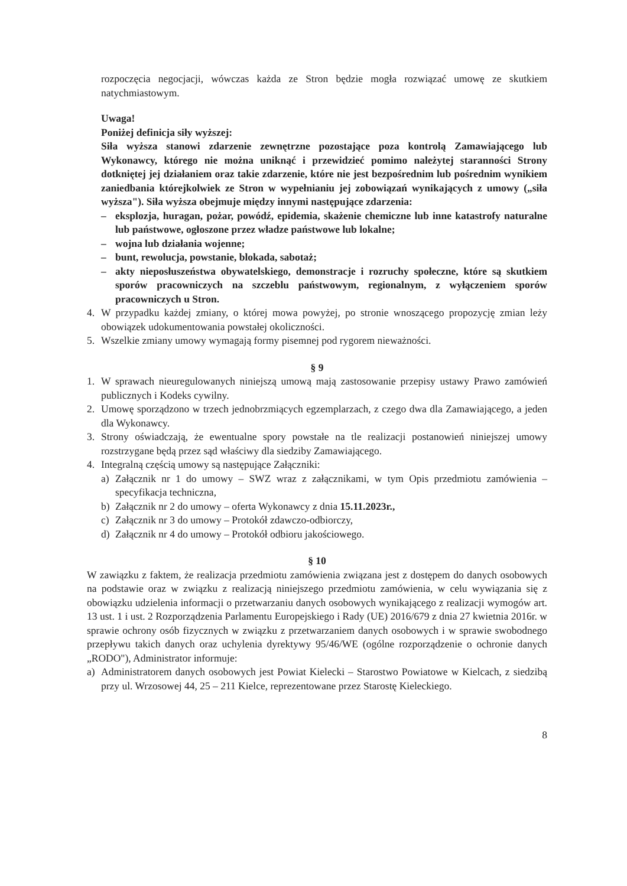rozpoczęcia negocjacji, wówczas każda ze Stron będzie mogła rozwiązać umowę ze skutkiem natychmiastowym.
Uwaga!
Poniżej definicja siły wyższej:
Siła wyższa stanowi zdarzenie zewnętrzne pozostające poza kontrolą Zamawiającego lub Wykonawcy, którego nie można uniknąć i przewidzieć pomimo należytej staranności Strony dotkniętej jej działaniem oraz takie zdarzenie, które nie jest bezpośrednim lub pośrednim wynikiem zaniedbania którejkolwiek ze Stron w wypełnianiu jej zobowiązań wynikających z umowy („siła wyższa"). Siła wyższa obejmuje między innymi następujące zdarzenia:
– eksplozja, huragan, pożar, powódź, epidemia, skażenie chemiczne lub inne katastrofy naturalne lub państwowe, ogłoszone przez władze państwowe lub lokalne;
– wojna lub działania wojenne;
– bunt, rewolucja, powstanie, blokada, sabotaż;
– akty nieposłuszeństwa obywatelskiego, demonstracje i rozruchy społeczne, które są skutkiem sporów pracowniczych na szczeblu państwowym, regionalnym, z wyłączeniem sporów pracowniczych u Stron.
4. W przypadku każdej zmiany, o której mowa powyżej, po stronie wnoszącego propozycję zmian leży obowiązek udokumentowania powstałej okoliczności.
5. Wszelkie zmiany umowy wymagają formy pisemnej pod rygorem nieważności.
§ 9
1. W sprawach nieuregulowanych niniejszą umową mają zastosowanie przepisy ustawy Prawo zamówień publicznych i Kodeks cywilny.
2. Umowę sporządzono w trzech jednobrzmiących egzemplarzach, z czego dwa dla Zamawiającego, a jeden dla Wykonawcy.
3. Strony oświadczają, że ewentualne spory powstałe na tle realizacji postanowień niniejszej umowy rozstrzygane będą przez sąd właściwy dla siedziby Zamawiającego.
4. Integralną częścią umowy są następujące Załączniki:
a) Załącznik nr 1 do umowy – SWZ wraz z załącznikami, w tym Opis przedmiotu zamówienia – specyfikacja techniczna,
b) Załącznik nr 2 do umowy – oferta Wykonawcy z dnia 15.11.2023r.,
c) Załącznik nr 3 do umowy – Protokół zdawczo-odbiorczy,
d) Załącznik nr 4 do umowy – Protokół odbioru jakościowego.
§ 10
W zawiązku z faktem, że realizacja przedmiotu zamówienia związana jest z dostępem do danych osobowych na podstawie oraz w związku z realizacją niniejszego przedmiotu zamówienia, w celu wywiązania się z obowiązku udzielenia informacji o przetwarzaniu danych osobowych wynikającego z realizacji wymogów art. 13 ust. 1 i ust. 2 Rozporządzenia Parlamentu Europejskiego i Rady (UE) 2016/679 z dnia 27 kwietnia 2016r. w sprawie ochrony osób fizycznych w związku z przetwarzaniem danych osobowych i w sprawie swobodnego przepływu takich danych oraz uchylenia dyrektywy 95/46/WE (ogólne rozporządzenie o ochronie danych „RODO"), Administrator informuje:
a) Administratorem danych osobowych jest Powiat Kielecki – Starostwo Powiatowe w Kielcach, z siedzibą przy ul. Wrzosowej 44, 25 – 211 Kielce, reprezentowane przez Starostę Kieleckiego.
8